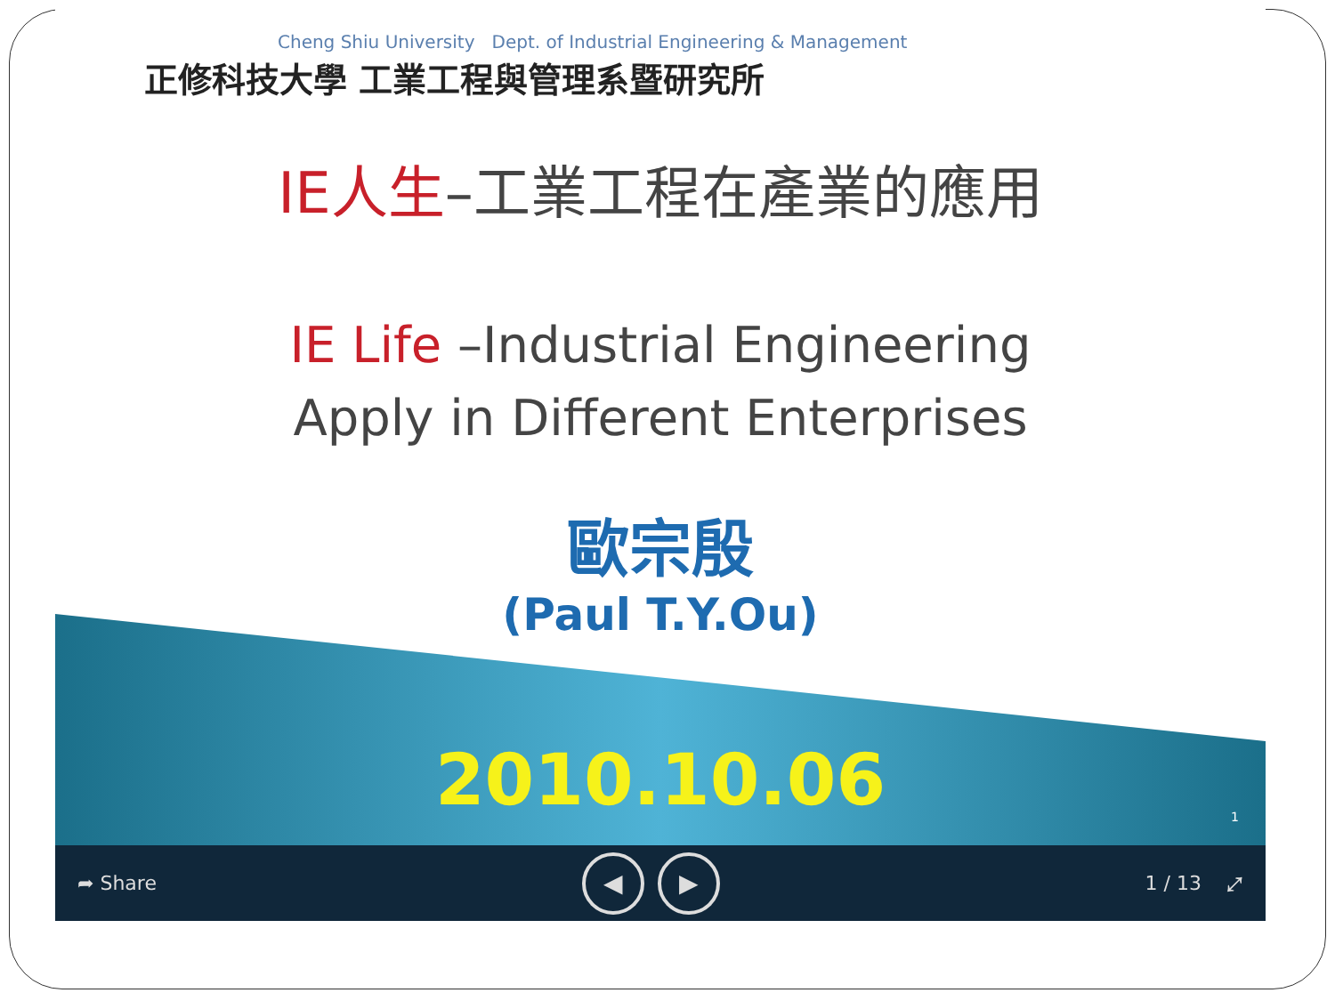Cheng Shiu University Dept. of Industrial Engineering & Management
正修科技大學 工業工程與管理系暨研究所
IE人生–工業工程在產業的應用
IE Life –Industrial Engineering
Apply in Different Enterprises
歐宗殷
(Paul T.Y.Ou)
2010.10.06 1
➦ Share ◀ ▶ 1 / 13 ⤢